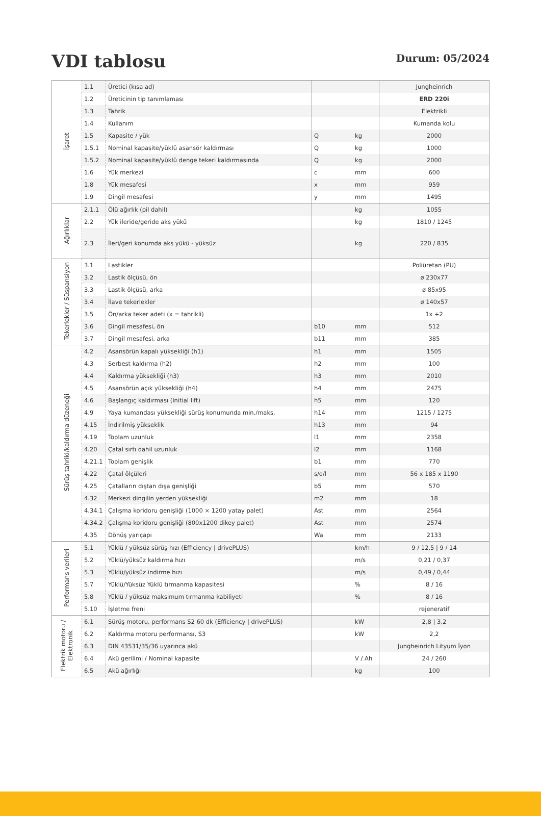VDI tablosu
Durum: 05/2024
| İşaret | 1.1 | Üretici (kısa ad) | | | Jungheinrich |
| | 1.2 | Üreticinin tip tanımlaması | | | ERD 220i |
| | 1.3 | Tahrik | | | Elektrikli |
| | 1.4 | Kullanım | | | Kumanda kolu |
| | 1.5 | Kapasite / yük | Q | kg | 2000 |
| | 1.5.1 | Nominal kapasite/yüklü asansör kaldırması | Q | kg | 1000 |
| | 1.5.2 | Nominal kapasite/yüklü denge tekeri kaldırmasında | Q | kg | 2000 |
| | 1.6 | Yük merkezi | c | mm | 600 |
| | 1.8 | Yük mesafesi | x | mm | 959 |
| | 1.9 | Dingil mesafesi | y | mm | 1495 |
| Ağırlıklar | 2.1.1 | Ölü ağırlık (pil dahil) | | kg | 1055 |
| | 2.2 | Yük ileride/geride aks yükü | | kg | 1810 / 1245 |
| | 2.3 | İleri/geri konumda aks yükü - yüksüz | | kg | 220 / 835 |
| Tekerlekler / Süspansiyon | 3.1 | Lastikler | | | Poliüretan (PU) |
| | 3.2 | Lastik ölçüsü, ön | | | ø 230x77 |
| | 3.3 | Lastik ölçüsü, arka | | | ø 85x95 |
| | 3.4 | İlave tekerlekler | | | ø 140x57 |
| | 3.5 | Ön/arka teker adeti (x = tahrikli) | | | 1x +2 |
| | 3.6 | Dingil mesafesi, ön | b10 | mm | 512 |
| | 3.7 | Dingil mesafesi, arka | b11 | mm | 385 |
| Sürüş tahriki/kaldırma düzeneği | 4.2 | Asansörün kapalı yüksekliği (h1) | h1 | mm | 1505 |
| | 4.3 | Serbest kaldırma (h2) | h2 | mm | 100 |
| | 4.4 | Kaldırma yüksekliği (h3) | h3 | mm | 2010 |
| | 4.5 | Asansörün açık yüksekliği (h4) | h4 | mm | 2475 |
| | 4.6 | Başlangıç kaldırması (Initial lift) | h5 | mm | 120 |
| | 4.9 | Yaya kumandası yüksekliği sürüş konumunda min./maks. | h14 | mm | 1215 / 1275 |
| | 4.15 | İndirilmiş yükseklik | h13 | mm | 94 |
| | 4.19 | Toplam uzunluk | l1 | mm | 2358 |
| | 4.20 | Çatal sırtı dahil uzunluk | l2 | mm | 1168 |
| | 4.21.1 | Toplam genişlik | b1 | mm | 770 |
| | 4.22 | Çatal ölçüleri | s/e/l | mm | 56 x 185 x 1190 |
| | 4.25 | Çatalların dıştan dışa genişliği | b5 | mm | 570 |
| | 4.32 | Merkezi dingilin yerden yüksekliği | m2 | mm | 18 |
| | 4.34.1 | Çalışma koridoru genişliği (1000 × 1200 yatay palet) | Ast | mm | 2564 |
| | 4.34.2 | Çalışma koridoru genişliği (800x1200 dikey palet) | Ast | mm | 2574 |
| | 4.35 | Dönüş yarıçapı | Wa | mm | 2133 |
| Performans verileri | 5.1 | Yüklü / yüksüz sürüş hızı (Efficiency / drivePLUS) | | km/h | 9 / 12,5 / 9 / 14 |
| | 5.2 | Yüklü/yüksüz kaldırma hızı | | m/s | 0,21 / 0,37 |
| | 5.3 | Yüklü/yüksüz indirme hızı | | m/s | 0,49 / 0,44 |
| | 5.7 | Yüklü/Yüksüz Yüklü tırmanma kapasitesi | | % | 8 / 16 |
| | 5.8 | Yüklü / yüksüz maksimum tırmanma kabiliyeti | | % | 8 / 16 |
| | 5.10 | İşletme freni | | | rejeneratif |
| Elektrik motoru / Elektronik | 6.1 | Sürüş motoru, performans S2 60 dk (Efficiency / drivePLUS) | | kW | 2,8 / 3,2 |
| | 6.2 | Kaldırma motoru performansı, S3 | | kW | 2,2 |
| | 6.3 | DIN 43531/35/36 uyarınca akü | | | Jungheinrich Lityum İyon |
| | 6.4 | Akü gerilimi / Nominal kapasite | | V / Ah | 24 / 260 |
| | 6.5 | Akü ağırlığı | | kg | 100 |